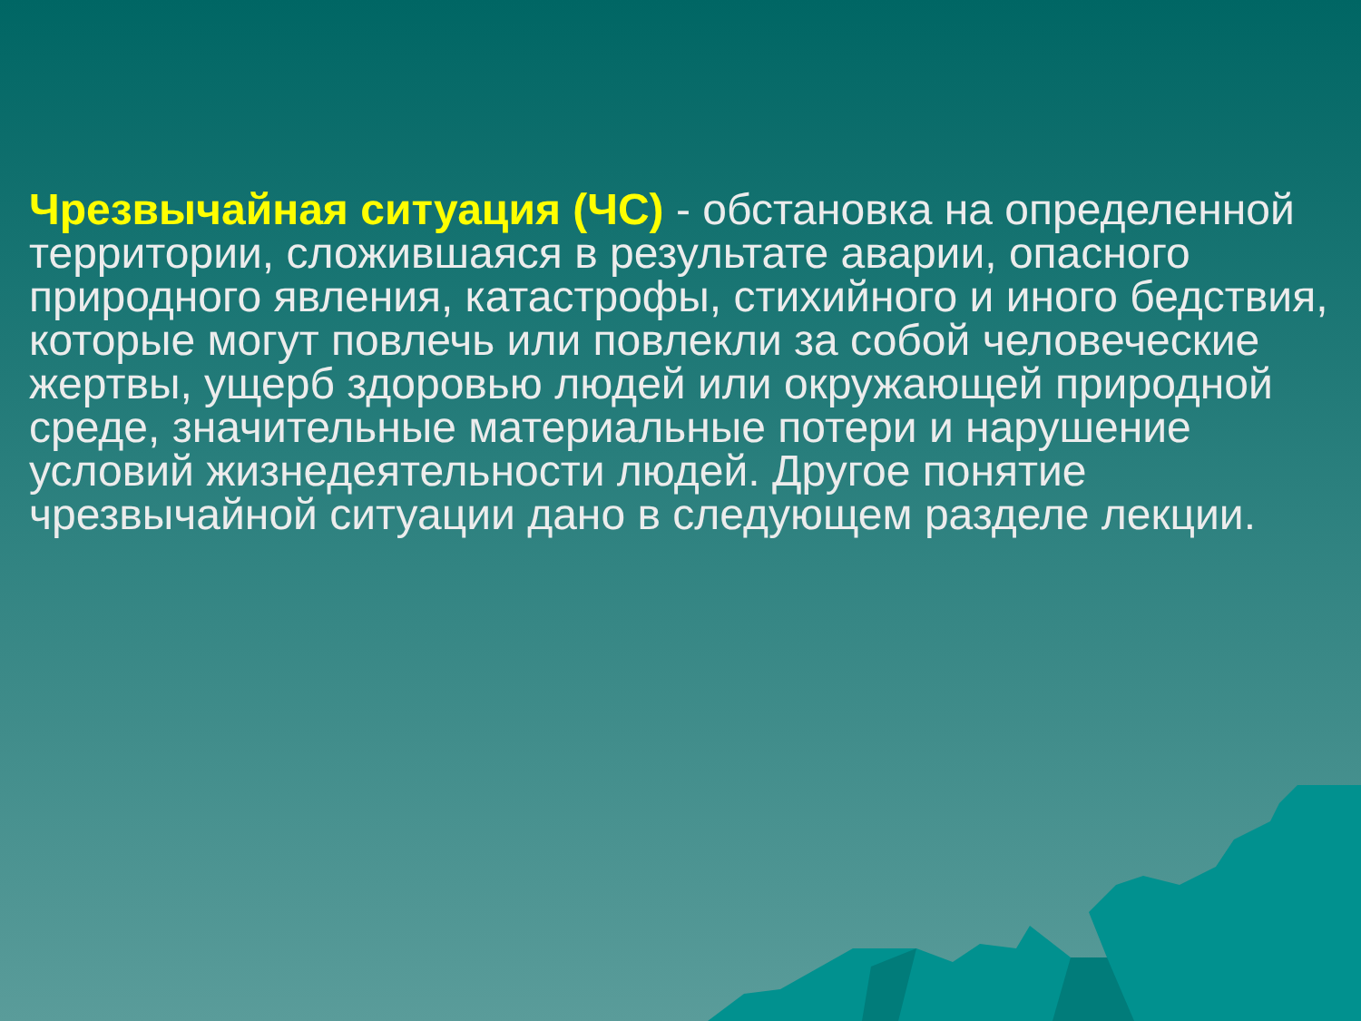Чрезвычайная ситуация (ЧС) - обстановка на определенной территории, сложившаяся в результате аварии, опасного природного явления, катастрофы, стихийного и иного бедствия, которые могут повлечь или повлекли за собой человеческие жертвы, ущерб здоровью людей или окружающей природной среде, значительные материальные потери и нарушение условий жизнедеятельности людей. Другое понятие чрезвычайной ситуации дано в следующем разделе лекции.